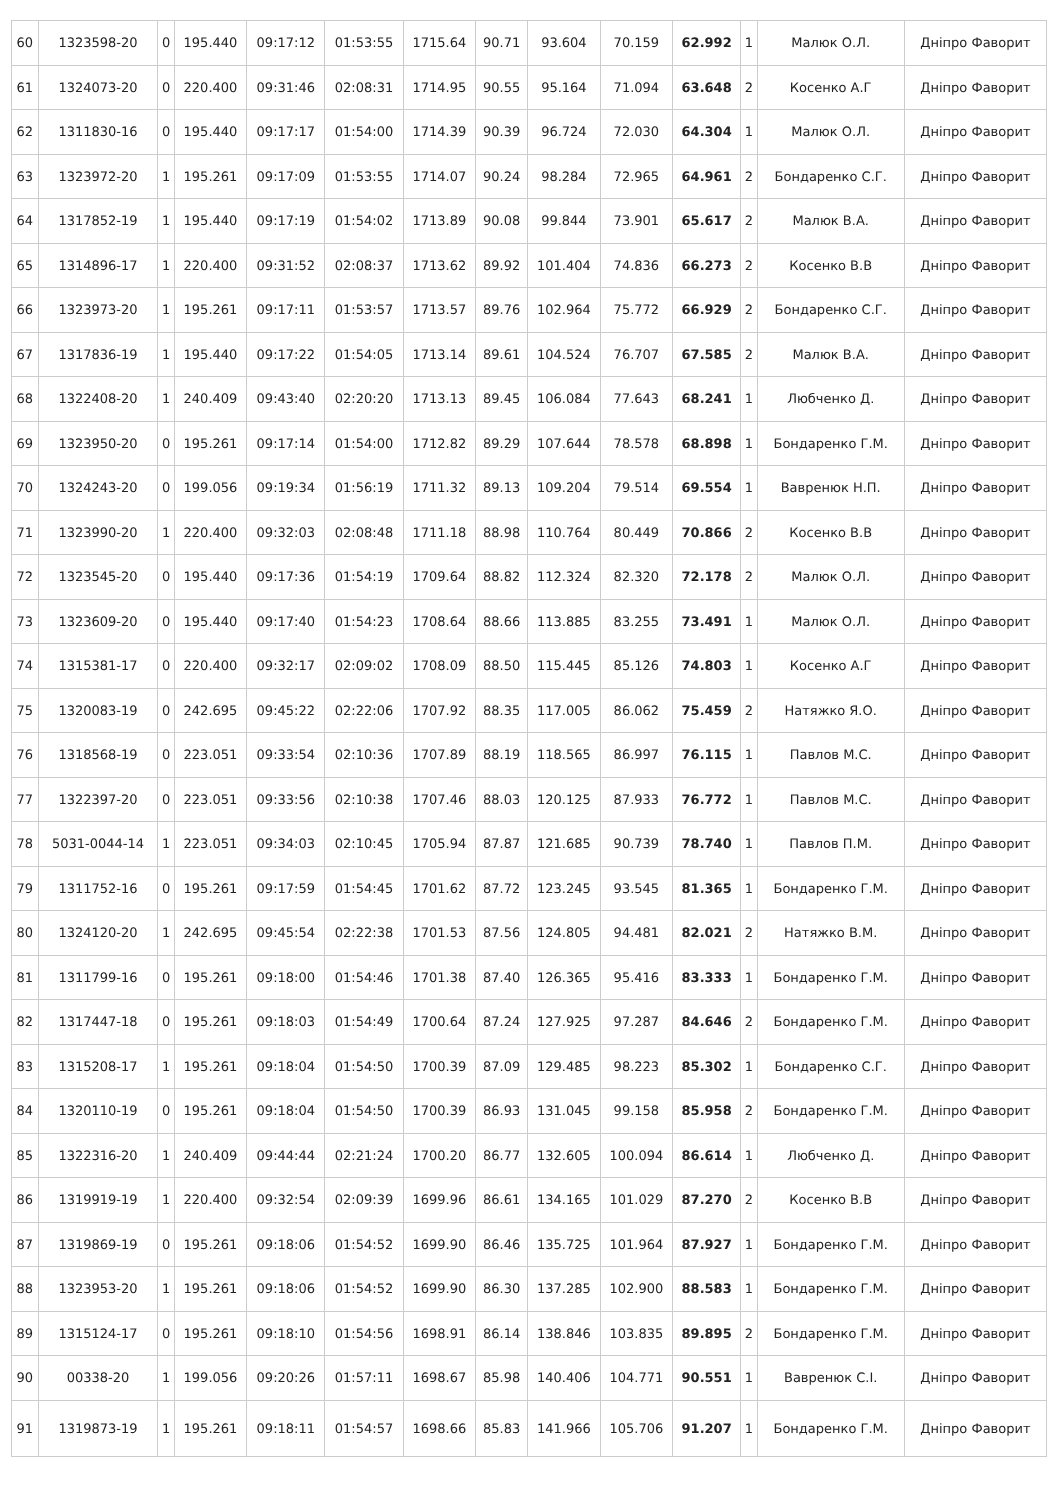| 60 | 1323598-20 | 0 | 195.440 | 09:17:12 | 01:53:55 | 1715.64 | 90.71 | 93.604 | 70.159 | 62.992 | 1 | Малюк О.Л. | Дніпро Фаворит |
| 61 | 1324073-20 | 0 | 220.400 | 09:31:46 | 02:08:31 | 1714.95 | 90.55 | 95.164 | 71.094 | 63.648 | 2 | Косенко А.Г | Дніпро Фаворит |
| 62 | 1311830-16 | 0 | 195.440 | 09:17:17 | 01:54:00 | 1714.39 | 90.39 | 96.724 | 72.030 | 64.304 | 1 | Малюк О.Л. | Дніпро Фаворит |
| 63 | 1323972-20 | 1 | 195.261 | 09:17:09 | 01:53:55 | 1714.07 | 90.24 | 98.284 | 72.965 | 64.961 | 2 | Бондаренко С.Г. | Дніпро Фаворит |
| 64 | 1317852-19 | 1 | 195.440 | 09:17:19 | 01:54:02 | 1713.89 | 90.08 | 99.844 | 73.901 | 65.617 | 2 | Малюк В.А. | Дніпро Фаворит |
| 65 | 1314896-17 | 1 | 220.400 | 09:31:52 | 02:08:37 | 1713.62 | 89.92 | 101.404 | 74.836 | 66.273 | 2 | Косенко В.В | Дніпро Фаворит |
| 66 | 1323973-20 | 1 | 195.261 | 09:17:11 | 01:53:57 | 1713.57 | 89.76 | 102.964 | 75.772 | 66.929 | 2 | Бондаренко С.Г. | Дніпро Фаворит |
| 67 | 1317836-19 | 1 | 195.440 | 09:17:22 | 01:54:05 | 1713.14 | 89.61 | 104.524 | 76.707 | 67.585 | 2 | Малюк В.А. | Дніпро Фаворит |
| 68 | 1322408-20 | 1 | 240.409 | 09:43:40 | 02:20:20 | 1713.13 | 89.45 | 106.084 | 77.643 | 68.241 | 1 | Любченко Д. | Дніпро Фаворит |
| 69 | 1323950-20 | 0 | 195.261 | 09:17:14 | 01:54:00 | 1712.82 | 89.29 | 107.644 | 78.578 | 68.898 | 1 | Бондаренко Г.М. | Дніпро Фаворит |
| 70 | 1324243-20 | 0 | 199.056 | 09:19:34 | 01:56:19 | 1711.32 | 89.13 | 109.204 | 79.514 | 69.554 | 1 | Вавренюк Н.П. | Дніпро Фаворит |
| 71 | 1323990-20 | 1 | 220.400 | 09:32:03 | 02:08:48 | 1711.18 | 88.98 | 110.764 | 80.449 | 70.866 | 2 | Косенко В.В | Дніпро Фаворит |
| 72 | 1323545-20 | 0 | 195.440 | 09:17:36 | 01:54:19 | 1709.64 | 88.82 | 112.324 | 82.320 | 72.178 | 2 | Малюк О.Л. | Дніпро Фаворит |
| 73 | 1323609-20 | 0 | 195.440 | 09:17:40 | 01:54:23 | 1708.64 | 88.66 | 113.885 | 83.255 | 73.491 | 1 | Малюк О.Л. | Дніпро Фаворит |
| 74 | 1315381-17 | 0 | 220.400 | 09:32:17 | 02:09:02 | 1708.09 | 88.50 | 115.445 | 85.126 | 74.803 | 1 | Косенко А.Г | Дніпро Фаворит |
| 75 | 1320083-19 | 0 | 242.695 | 09:45:22 | 02:22:06 | 1707.92 | 88.35 | 117.005 | 86.062 | 75.459 | 2 | Натяжко Я.О. | Дніпро Фаворит |
| 76 | 1318568-19 | 0 | 223.051 | 09:33:54 | 02:10:36 | 1707.89 | 88.19 | 118.565 | 86.997 | 76.115 | 1 | Павлов М.С. | Дніпро Фаворит |
| 77 | 1322397-20 | 0 | 223.051 | 09:33:56 | 02:10:38 | 1707.46 | 88.03 | 120.125 | 87.933 | 76.772 | 1 | Павлов М.С. | Дніпро Фаворит |
| 78 | 5031-0044-14 | 1 | 223.051 | 09:34:03 | 02:10:45 | 1705.94 | 87.87 | 121.685 | 90.739 | 78.740 | 1 | Павлов П.М. | Дніпро Фаворит |
| 79 | 1311752-16 | 0 | 195.261 | 09:17:59 | 01:54:45 | 1701.62 | 87.72 | 123.245 | 93.545 | 81.365 | 1 | Бондаренко Г.М. | Дніпро Фаворит |
| 80 | 1324120-20 | 1 | 242.695 | 09:45:54 | 02:22:38 | 1701.53 | 87.56 | 124.805 | 94.481 | 82.021 | 2 | Натяжко В.М. | Дніпро Фаворит |
| 81 | 1311799-16 | 0 | 195.261 | 09:18:00 | 01:54:46 | 1701.38 | 87.40 | 126.365 | 95.416 | 83.333 | 1 | Бондаренко Г.М. | Дніпро Фаворит |
| 82 | 1317447-18 | 0 | 195.261 | 09:18:03 | 01:54:49 | 1700.64 | 87.24 | 127.925 | 97.287 | 84.646 | 2 | Бондаренко Г.М. | Дніпро Фаворит |
| 83 | 1315208-17 | 1 | 195.261 | 09:18:04 | 01:54:50 | 1700.39 | 87.09 | 129.485 | 98.223 | 85.302 | 1 | Бондаренко С.Г. | Дніпро Фаворит |
| 84 | 1320110-19 | 0 | 195.261 | 09:18:04 | 01:54:50 | 1700.39 | 86.93 | 131.045 | 99.158 | 85.958 | 2 | Бондаренко Г.М. | Дніпро Фаворит |
| 85 | 1322316-20 | 1 | 240.409 | 09:44:44 | 02:21:24 | 1700.20 | 86.77 | 132.605 | 100.094 | 86.614 | 1 | Любченко Д. | Дніпро Фаворит |
| 86 | 1319919-19 | 1 | 220.400 | 09:32:54 | 02:09:39 | 1699.96 | 86.61 | 134.165 | 101.029 | 87.270 | 2 | Косенко В.В | Дніпро Фаворит |
| 87 | 1319869-19 | 0 | 195.261 | 09:18:06 | 01:54:52 | 1699.90 | 86.46 | 135.725 | 101.964 | 87.927 | 1 | Бондаренко Г.М. | Дніпро Фаворит |
| 88 | 1323953-20 | 1 | 195.261 | 09:18:06 | 01:54:52 | 1699.90 | 86.30 | 137.285 | 102.900 | 88.583 | 1 | Бондаренко Г.М. | Дніпро Фаворит |
| 89 | 1315124-17 | 0 | 195.261 | 09:18:10 | 01:54:56 | 1698.91 | 86.14 | 138.846 | 103.835 | 89.895 | 2 | Бондаренко Г.М. | Дніпро Фаворит |
| 90 | 00338-20 | 1 | 199.056 | 09:20:26 | 01:57:11 | 1698.67 | 85.98 | 140.406 | 104.771 | 90.551 | 1 | Вавренюк С.І. | Дніпро Фаворит |
| 91 | 1319873-19 | 1 | 195.261 | 09:18:11 | 01:54:57 | 1698.66 | 85.83 | 141.966 | 105.706 | 91.207 | 1 | Бондаренко Г.М. | Дніпро Фаворит |